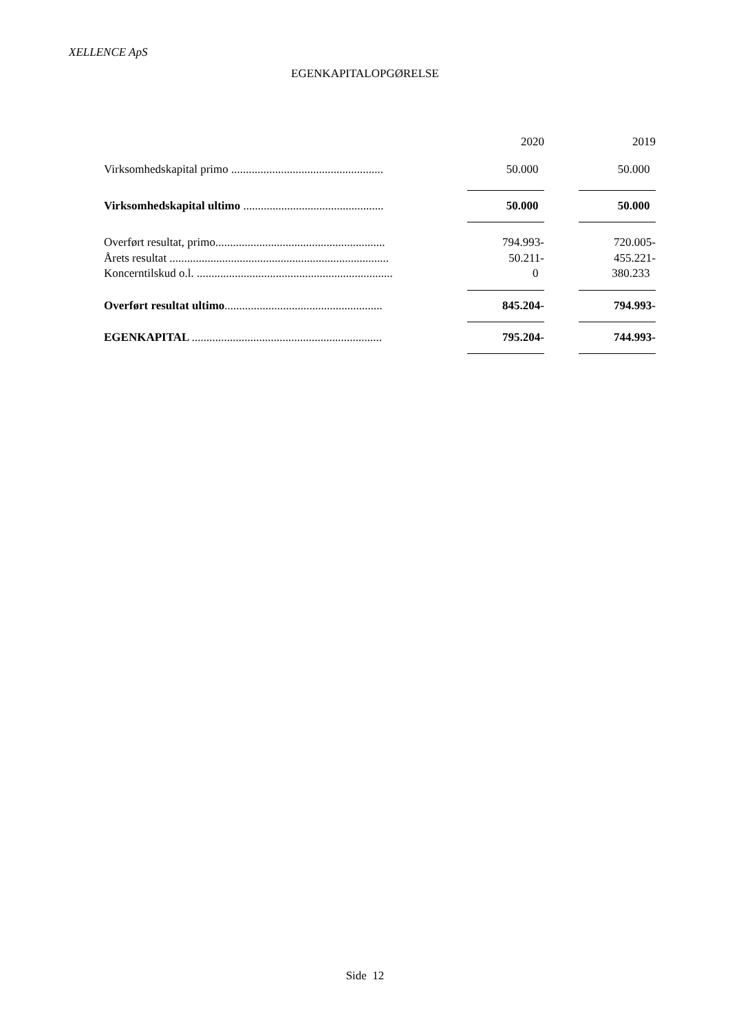XELLENCE ApS
EGENKAPITALOPGØRELSE
| | | 2020 | | 2019 |
| --- | --- | --- | --- | --- |
| Virksomhedskapital primo .................................................... | | 50.000 | | 50.000 |
| Virksomhedskapital ultimo ................................................ | | 50.000 | | 50.000 |
| Overført resultat, primo.......................................................... | | 794.993- | | 720.005- |
| Årets resultat ........................................................................... | | 50.211- | | 455.221- |
| Koncerntilskud o.l. ................................................................... | | 0 | | 380.233 |
| Overført resultat ultimo ...................................................... | | 845.204- | | 794.993- |
| EGENKAPITAL ................................................................. | | 795.204- | | 744.993- |
Side 12